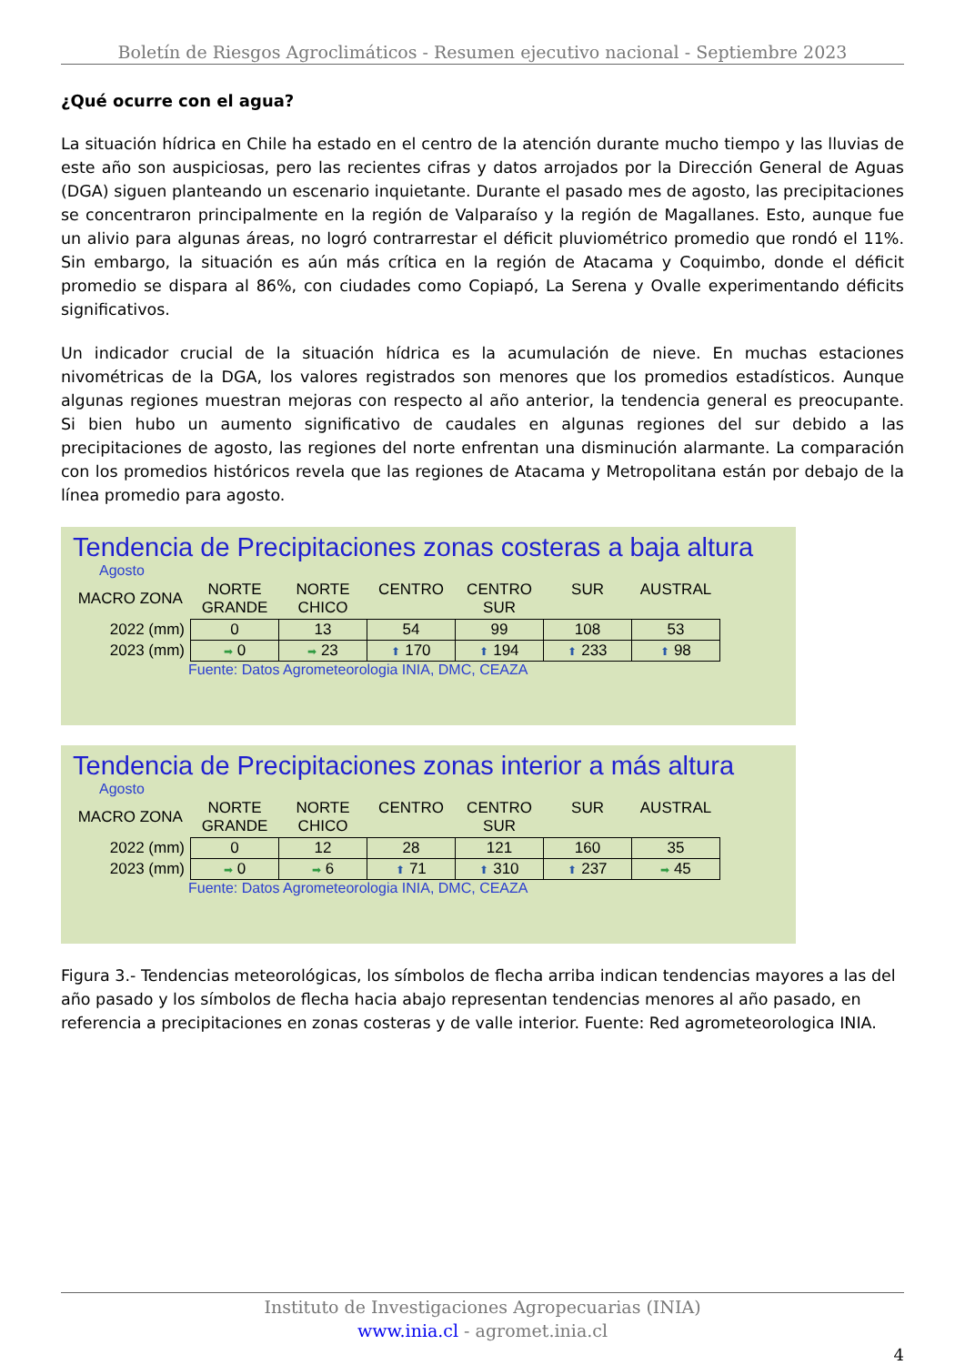Boletín de Riesgos Agroclimáticos - Resumen ejecutivo nacional - Septiembre 2023
¿Qué ocurre con el agua?
La situación hídrica en Chile ha estado en el centro de la atención durante mucho tiempo y las lluvias de este año son auspiciosas, pero las recientes cifras y datos arrojados por la Dirección General de Aguas (DGA) siguen planteando un escenario inquietante. Durante el pasado mes de agosto, las precipitaciones se concentraron principalmente en la región de Valparaíso y la región de Magallanes. Esto, aunque fue un alivio para algunas áreas, no logró contrarrestar el déficit pluviométrico promedio que rondó el 11%. Sin embargo, la situación es aún más crítica en la región de Atacama y Coquimbo, donde el déficit promedio se dispara al 86%, con ciudades como Copiapó, La Serena y Ovalle experimentando déficits significativos.
Un indicador crucial de la situación hídrica es la acumulación de nieve. En muchas estaciones nivométricas de la DGA, los valores registrados son menores que los promedios estadísticos. Aunque algunas regiones muestran mejoras con respecto al año anterior, la tendencia general es preocupante. Si bien hubo un aumento significativo de caudales en algunas regiones del sur debido a las precipitaciones de agosto, las regiones del norte enfrentan una disminución alarmante. La comparación con los promedios históricos revela que las regiones de Atacama y Metropolitana están por debajo de la línea promedio para agosto.
Tendencia de Precipitaciones zonas costeras a baja altura
Agosto
| MACRO ZONA | NORTE GRANDE | NORTE CHICO | CENTRO | CENTRO SUR | SUR | AUSTRAL |
| --- | --- | --- | --- | --- | --- | --- |
| 2022 (mm) | 0 | 13 | 54 | 99 | 108 | 53 |
| 2023 (mm) | ➡ 0 | ➡ 23 | ⬆ 170 | ⬆ 194 | ⬆ 233 | ⬆ 98 |
Fuente: Datos Agrometeorologia INIA, DMC, CEAZA
Tendencia de Precipitaciones zonas interior a más altura
Agosto
| MACRO ZONA | NORTE GRANDE | NORTE CHICO | CENTRO | CENTRO SUR | SUR | AUSTRAL |
| --- | --- | --- | --- | --- | --- | --- |
| 2022 (mm) | 0 | 12 | 28 | 121 | 160 | 35 |
| 2023 (mm) | ➡ 0 | ➡ 6 | ⬆ 71 | ⬆ 310 | ⬆ 237 | ➡ 45 |
Fuente: Datos Agrometeorologia INIA, DMC, CEAZA
Figura 3.- Tendencias meteorológicas, los símbolos de flecha arriba indican tendencias mayores a las del año pasado y los símbolos de flecha hacia abajo representan tendencias menores al año pasado, en referencia a precipitaciones en zonas costeras y de valle interior. Fuente: Red agrometeorologica INIA.
Instituto de Investigaciones Agropecuarias (INIA)
www.inia.cl - agromet.inia.cl
4